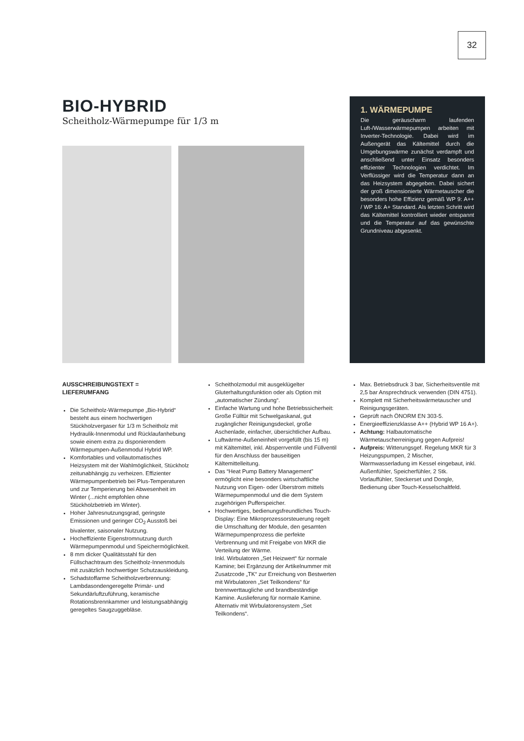32
BIO-HYBRID
Scheitholz-Wärmepumpe für 1/3 m
1. WÄRMEPUMPE
Die geräuscharm laufenden Luft-/Wasserwärmepumpen arbeiten mit Inverter-Technologie. Dabei wird im Außengerät das Kältemittel durch die Umgebungswärme zunächst verdampft und anschließend unter Einsatz besonders effizienter Technologien verdichtet. Im Verflüssiger wird die Temperatur dann an das Heizsystem abgegeben. Dabei sichert der groß dimensionierte Wärmetauscher die besonders hohe Effizienz gemäß WP 9: A++ / WP 16: A+ Standard. Als letzten Schritt wird das Kältemittel kontrolliert wieder entspannt und die Temperatur auf das gewünschte Grundniveau abgesenkt.
AUSSCHREIBUNGSTEXT =
LIEFERUMFANG
Die Scheitholz-Wärmepumpe „Bio-Hybrid“ besteht aus einem hochwertigen Stückholzvergaser für 1/3 m Scheitholz mit Hydraulik-Innenmodul und Rücklaufanhebung sowie einem extra zu disponierendem Wärmepumpen-Außenmodul Hybrid WP.
Komfortables und vollautomatisches Heizsystem mit der Wahlmöglichkeit, Stückholz zeitunabhängig zu verheizen. Effizienter Wärmepumpenbetrieb bei Plus-Temperaturen und zur Temperierung bei Abwesenheit im Winter (...nicht empfohlen ohne Stückholzbetrieb im Winter).
Hoher Jahresnutzungsgrad, geringste Emissionen und geringer CO<sub>2</sub> Ausstoß bei bivalenter, saisonaler Nutzung.
Hocheffiziente Eigenstromnutzung durch Wärmepumpenmodul und Speichermöglichkeit.
8 mm dicker Qualitätsstahl für den Füllschachtraum des Scheitholz-Innenmoduls mit zusätzlich hochwertiger Schutzauskleidung.
Schadstoffarme Scheitholzverbrennung: Lambdasondengeregelte Primär- und Sekundärluftzuführung, keramische Rotationsbrennkammer und leistungsabhängig geregeltes Saugzuggebläse.
Scheitholzmodul mit ausgeklügelter Gluterhaltungsfunktion oder als Option mit „automatischer Zündung“.
Einfache Wartung und hohe Betriebssicherheit: Große Fülltür mit Schwelgaskanal, gut zugänglicher Reinigungsdeckel, große Aschenlade, einfacher, übersichtlicher Aufbau.
Luftwärme-Außeneinheit vorgefüllt (bis 15 m) mit Kältemittel, inkl. Absperrventile und Füllventil für den Anschluss der bauseitigen Kältemittelleitung.
Das “Heat Pump Battery Management” ermöglicht eine besonders wirtschaftliche Nutzung von Eigen- oder Überstrom mittels Wärmepumpenmodul und die dem System zugehörigen Pufferspeicher.
Hochwertiges, bedienungsfreundliches Touch-Display: Eine Mikroprozessorsteuerung regelt die Umschaltung der Module, den gesamten Wärmepumpenprozess die perfekte Verbrennung und mit Freigabe von MKR die Verteilung der Wärme.
Inkl. Wirbulatoren „Set Heizwert“ für normale Kamine; bei Ergänzung der Artikelnummer mit Zusatzcode „TK“ zur Erreichung von Bestwerten mit Wirbulatoren „Set Teilkondens“ für brennwerttaugliche und brandbeständige Kamine. Auslieferung für normale Kamine. Alternativ mit Wirbulatorensystem „Set Teilkondens“.
Max. Betriebsdruck 3 bar, Sicherheitsventile mit 2,5 bar Ansprechdruck verwenden (DIN 4751).
Komplett mit Sicherheitswärmetauscher und Reinigungsgeräten.
Geprüft nach ÖNORM EN 303-5.
Energieeffizienzklasse A++ (Hybrid WP 16 A+).
Achtung: Halbautomatische Wärmetauscherreinigung gegen Aufpreis!
Aufpreis: Witterungsgef. Regelung MKR für 3 Heizungspumpen, 2 Mischer, Warmwasserladung im Kessel eingebaut, inkl. Außenfühler, Speicherfühler, 2 Stk. Vorlauffühler, Steckerset und Dongle, Bedienung über Touch-Kesselschaltfeld.